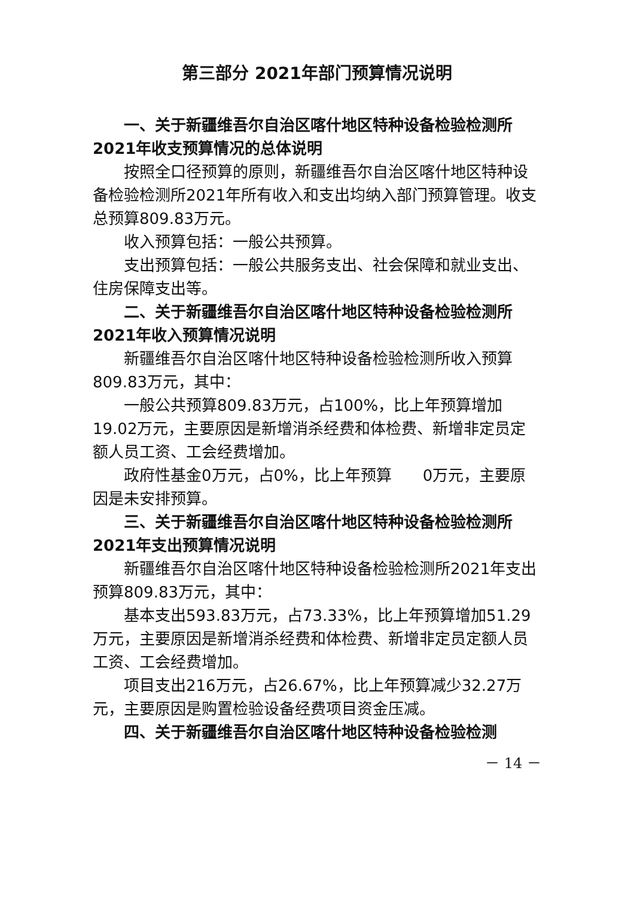第三部分 2021年部门预算情况说明
一、关于新疆维吾尔自治区喀什地区特种设备检验检测所2021年收支预算情况的总体说明
按照全口径预算的原则，新疆维吾尔自治区喀什地区特种设备检验检测所2021年所有收入和支出均纳入部门预算管理。收支总预算809.83万元。
收入预算包括：一般公共预算。
支出预算包括：一般公共服务支出、社会保障和就业支出、住房保障支出等。
二、关于新疆维吾尔自治区喀什地区特种设备检验检测所2021年收入预算情况说明
新疆维吾尔自治区喀什地区特种设备检验检测所收入预算809.83万元，其中：
一般公共预算809.83万元，占100%，比上年预算增加19.02万元，主要原因是新增消杀经费和体检费、新增非定员定额人员工资、工会经费增加。
政府性基金0万元，占0%，比上年预算　　0万元，主要原因是未安排预算。
三、关于新疆维吾尔自治区喀什地区特种设备检验检测所2021年支出预算情况说明
新疆维吾尔自治区喀什地区特种设备检验检测所2021年支出预算809.83万元，其中：
基本支出593.83万元，占73.33%，比上年预算增加51.29万元，主要原因是新增消杀经费和体检费、新增非定员定额人员工资、工会经费增加。
项目支出216万元，占26.67%，比上年预算减少32.27万元，主要原因是购置检验设备经费项目资金压减。
四、关于新疆维吾尔自治区喀什地区特种设备检验检测
－ 14 －